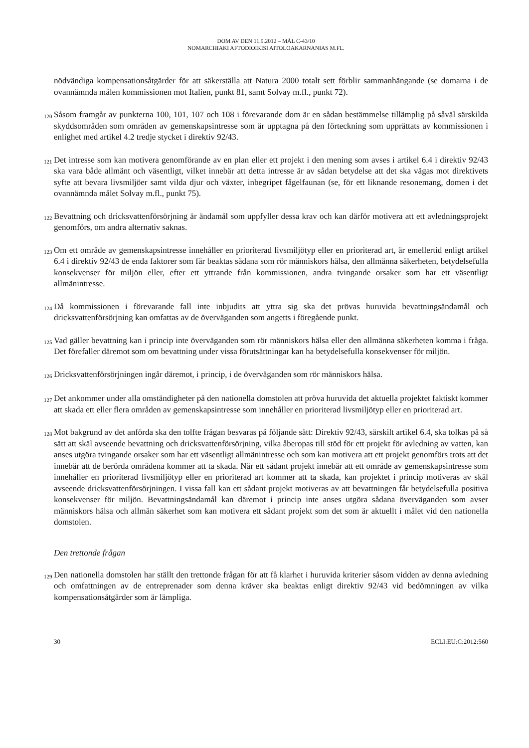DOM AV DEN 11.9.2012 – MÅL C-43/10
NOMARCHIAKI AFTODIOIKISI AITOLOAKARNANIAS M.FL.
nödvändiga kompensationsåtgärder för att säkerställa att Natura 2000 totalt sett förblir sammanhängande (se domarna i de ovannämnda målen kommissionen mot Italien, punkt 81, samt Solvay m.fl., punkt 72).
120 Såsom framgår av punkterna 100, 101, 107 och 108 i förevarande dom är en sådan bestämmelse tillämplig på såväl särskilda skyddsområden som områden av gemenskapsintresse som är upptagna på den förteckning som upprättats av kommissionen i enlighet med artikel 4.2 tredje stycket i direktiv 92/43.
121 Det intresse som kan motivera genomförande av en plan eller ett projekt i den mening som avses i artikel 6.4 i direktiv 92/43 ska vara både allmänt och väsentligt, vilket innebär att detta intresse är av sådan betydelse att det ska vägas mot direktivets syfte att bevara livsmiljöer samt vilda djur och växter, inbegripet fågelfaunan (se, för ett liknande resonemang, domen i det ovannämnda målet Solvay m.fl., punkt 75).
122 Bevattning och dricksvattenförsörjning är ändamål som uppfyller dessa krav och kan därför motivera att ett avledningsprojekt genomförs, om andra alternativ saknas.
123 Om ett område av gemenskapsintresse innehåller en prioriterad livsmiljötyp eller en prioriterad art, är emellertid enligt artikel 6.4 i direktiv 92/43 de enda faktorer som får beaktas sådana som rör människors hälsa, den allmänna säkerheten, betydelsefulla konsekvenser för miljön eller, efter ett yttrande från kommissionen, andra tvingande orsaker som har ett väsentligt allmänintresse.
124 Då kommissionen i förevarande fall inte inbjudits att yttra sig ska det prövas huruvida bevattningsändamål och dricksvattenförsörjning kan omfattas av de överväganden som angetts i föregående punkt.
125 Vad gäller bevattning kan i princip inte överväganden som rör människors hälsa eller den allmänna säkerheten komma i fråga. Det förefaller däremot som om bevattning under vissa förutsättningar kan ha betydelsefulla konsekvenser för miljön.
126 Dricksvattenförsörjningen ingår däremot, i princip, i de överväganden som rör människors hälsa.
127 Det ankommer under alla omständigheter på den nationella domstolen att pröva huruvida det aktuella projektet faktiskt kommer att skada ett eller flera områden av gemenskapsintresse som innehåller en prioriterad livsmiljötyp eller en prioriterad art.
128 Mot bakgrund av det anförda ska den tolfte frågan besvaras på följande sätt: Direktiv 92/43, särskilt artikel 6.4, ska tolkas på så sätt att skäl avseende bevattning och dricksvattenförsörjning, vilka åberopas till stöd för ett projekt för avledning av vatten, kan anses utgöra tvingande orsaker som har ett väsentligt allmänintresse och som kan motivera att ett projekt genomförs trots att det innebär att de berörda områdena kommer att ta skada. När ett sådant projekt innebär att ett område av gemenskapsintresse som innehåller en prioriterad livsmiljötyp eller en prioriterad art kommer att ta skada, kan projektet i princip motiveras av skäl avseende dricksvattenförsörjningen. I vissa fall kan ett sådant projekt motiveras av att bevattningen får betydelsefulla positiva konsekvenser för miljön. Bevattningsändamål kan däremot i princip inte anses utgöra sådana överväganden som avser människors hälsa och allmän säkerhet som kan motivera ett sådant projekt som det som är aktuellt i målet vid den nationella domstolen.
Den trettonde frågan
129 Den nationella domstolen har ställt den trettonde frågan för att få klarhet i huruvida kriterier såsom vidden av denna avledning och omfattningen av de entreprenader som denna kräver ska beaktas enligt direktiv 92/43 vid bedömningen av vilka kompensationsåtgärder som är lämpliga.
30 ECLI:EU:C:2012:560